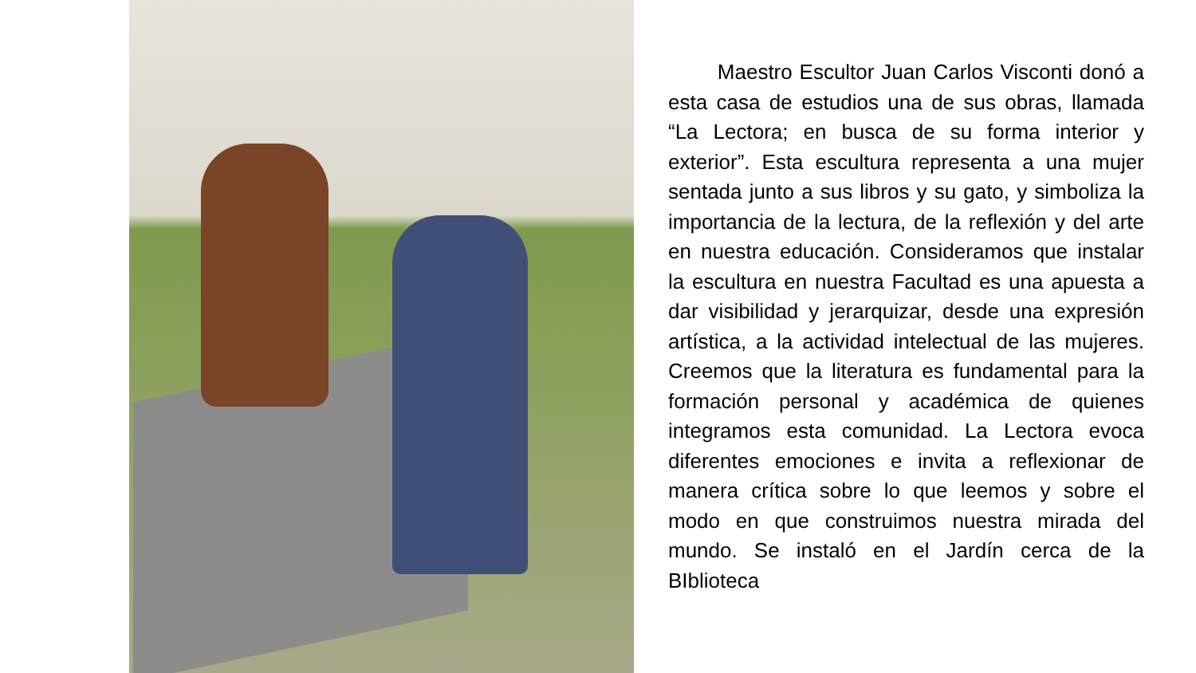Maestro Escultor Juan Carlos Visconti donó a esta casa de estudios una de sus obras, llamada “La Lectora; en busca de su forma interior y exterior”. Esta escultura representa a una mujer sentada junto a sus libros y su gato, y simboliza la importancia de la lectura, de la reflexión y del arte en nuestra educación. Consideramos que instalar la escultura en nuestra Facultad es una apuesta a dar visibilidad y jerarquizar, desde una expresión artística, a la actividad intelectual de las mujeres. Creemos que la literatura es fundamental para la formación personal y académica de quienes integramos esta comunidad. La Lectora evoca diferentes emociones e invita a reflexionar de manera crítica sobre lo que leemos y sobre el modo en que construimos nuestra mirada del mundo. Se instaló en el Jardín cerca de la BIblioteca